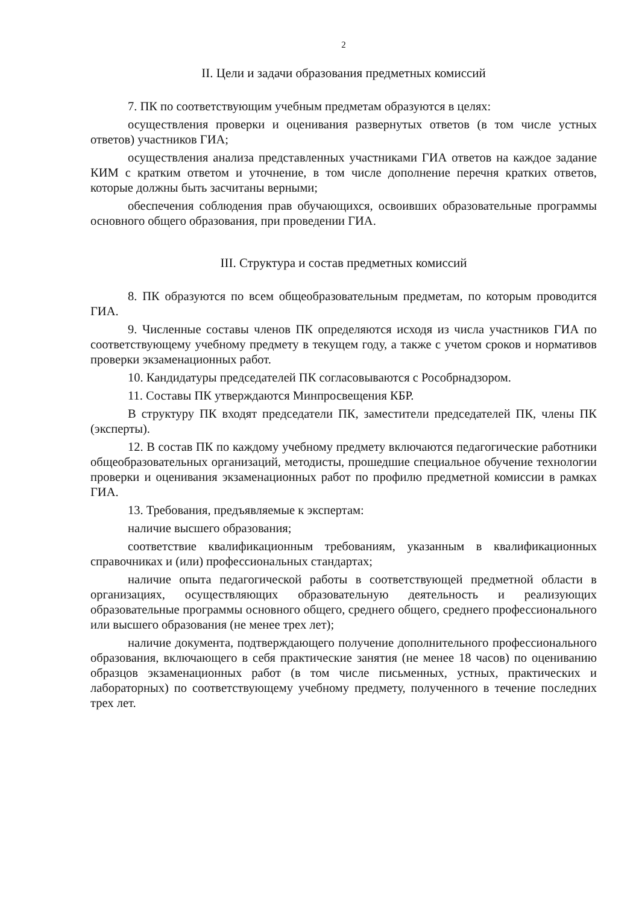2
II. Цели и задачи образования предметных комиссий
7. ПК по соответствующим учебным предметам образуются в целях:
осуществления проверки и оценивания развернутых ответов (в том числе устных ответов) участников ГИА;
осуществления анализа представленных участниками ГИА ответов на каждое задание КИМ с кратким ответом и уточнение, в том числе дополнение перечня кратких ответов, которые должны быть засчитаны верными;
обеспечения соблюдения прав обучающихся, освоивших образовательные программы основного общего образования, при проведении ГИА.
III. Структура и состав предметных комиссий
8. ПК образуются по всем общеобразовательным предметам, по которым проводится ГИА.
9. Численные составы членов ПК определяются исходя из числа участников ГИА по соответствующему учебному предмету в текущем году, а также с учетом сроков и нормативов проверки экзаменационных работ.
10. Кандидатуры председателей ПК согласовываются с Рособрнадзором.
11. Составы ПК утверждаются Минпросвещения КБР.
В структуру ПК входят председатели ПК, заместители председателей ПК, члены ПК (эксперты).
12. В состав ПК по каждому учебному предмету включаются педагогические работники общеобразовательных организаций, методисты, прошедшие специальное обучение технологии проверки и оценивания экзаменационных работ по профилю предметной комиссии в рамках ГИА.
13. Требования, предъявляемые к экспертам:
наличие высшего образования;
соответствие квалификационным требованиям, указанным в квалификационных справочниках и (или) профессиональных стандартах;
наличие опыта педагогической работы в соответствующей предметной области в организациях, осуществляющих образовательную деятельность и реализующих образовательные программы основного общего, среднего общего, среднего профессионального или высшего образования (не менее трех лет);
наличие документа, подтверждающего получение дополнительного профессионального образования, включающего в себя практические занятия (не менее 18 часов) по оцениванию образцов экзаменационных работ (в том числе письменных, устных, практических и лабораторных) по соответствующему учебному предмету, полученного в течение последних трех лет.